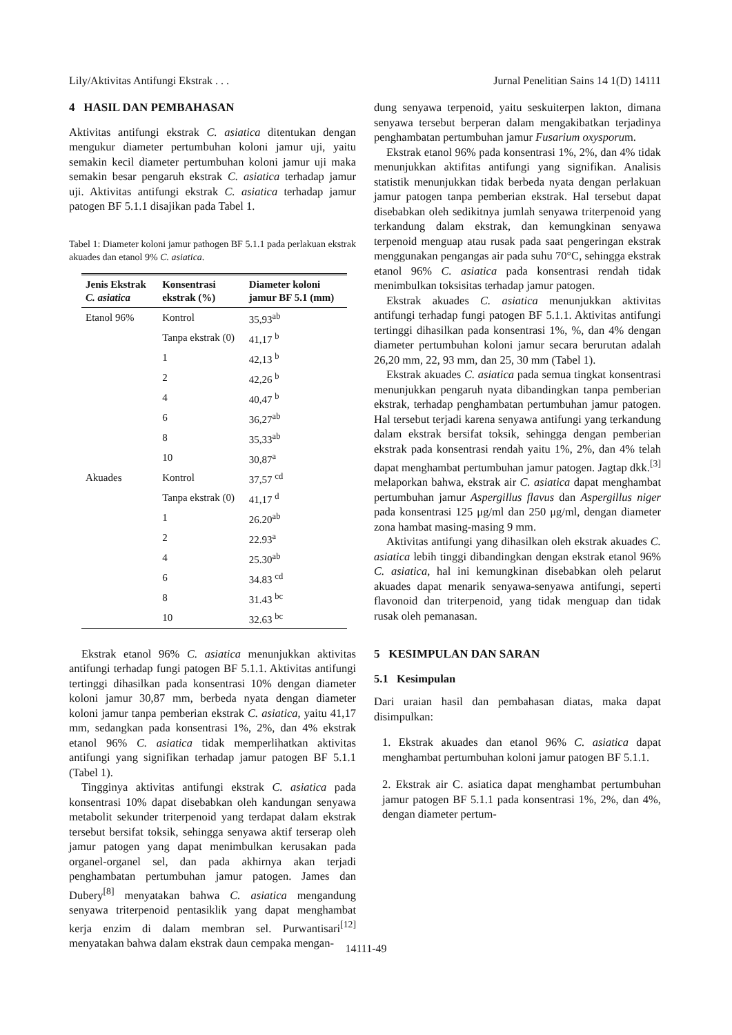Lily/Aktivitas Antifungi Ekstrak . . . Jurnal Penelitian Sains 14 1(D) 14111
4 HASIL DAN PEMBAHASAN
Aktivitas antifungi ekstrak C. asiatica ditentukan dengan mengukur diameter pertumbuhan koloni jamur uji, yaitu semakin kecil diameter pertumbuhan koloni jamur uji maka semakin besar pengaruh ekstrak C. asiatica terhadap jamur uji. Aktivitas antifungi ekstrak C. asiatica terhadap jamur patogen BF 5.1.1 disajikan pada Tabel 1.
Tabel 1: Diameter koloni jamur pathogen BF 5.1.1 pada perlakuan ekstrak akuades dan etanol 9% C. asiatica.
| Jenis Ekstrak C. asiatica | Konsentrasi ekstrak (%) | Diameter koloni jamur BF 5.1 (mm) |
| --- | --- | --- |
| Etanol 96% | Kontrol | 35,93<sup>ab</sup> |
| | Tanpa ekstrak (0) | 41,17 <sup>b</sup> |
| | 1 | 42,13 <sup>b</sup> |
| | 2 | 42,26 <sup>b</sup> |
| | 4 | 40,47 <sup>b</sup> |
| | 6 | 36,27<sup>ab</sup> |
| | 8 | 35,33<sup>ab</sup> |
| | 10 | 30,87<sup>a</sup> |
| Akuades | Kontrol | 37,57 <sup>cd</sup> |
| | Tanpa ekstrak (0) | 41,17 <sup>d</sup> |
| | 1 | 26.20<sup>ab</sup> |
| | 2 | 22.93<sup>a</sup> |
| | 4 | 25.30<sup>ab</sup> |
| | 6 | 34.83 <sup>cd</sup> |
| | 8 | 31.43 <sup>bc</sup> |
| | 10 | 32.63 <sup>bc</sup> |
Ekstrak etanol 96% C. asiatica menunjukkan aktivitas antifungi terhadap fungi patogen BF 5.1.1. Aktivitas antifungi tertinggi dihasilkan pada konsentrasi 10% dengan diameter koloni jamur 30,87 mm, berbeda nyata dengan diameter koloni jamur tanpa pemberian ekstrak C. asiatica, yaitu 41,17 mm, sedangkan pada konsentrasi 1%, 2%, dan 4% ekstrak etanol 96% C. asiatica tidak memperlihatkan aktivitas antifungi yang signifikan terhadap jamur patogen BF 5.1.1 (Tabel 1).
Tingginya aktivitas antifungi ekstrak C. asiatica pada konsentrasi 10% dapat disebabkan oleh kandungan senyawa metabolit sekunder triterpenoid yang terdapat dalam ekstrak tersebut bersifat toksik, sehingga senyawa aktif terserap oleh jamur patogen yang dapat menimbulkan kerusakan pada organel-organel sel, dan pada akhirnya akan terjadi penghambatan pertumbuhan jamur patogen. James dan Dubery<sup>[8]</sup> menyatakan bahwa C. asiatica mengandung senyawa triterpenoid pentasiklik yang dapat menghambat kerja enzim di dalam membran sel. Purwantisari<sup>[12]</sup> menyatakan bahwa dalam ekstrak daun cempaka mengan-
dung senyawa terpenoid, yaitu seskuiterpen lakton, dimana senyawa tersebut berperan dalam mengakibatkan terjadinya penghambatan pertumbuhan jamur Fusarium oxysporum.
Ekstrak etanol 96% pada konsentrasi 1%, 2%, dan 4% tidak menunjukkan aktifitas antifungi yang signifikan. Analisis statistik menunjukkan tidak berbeda nyata dengan perlakuan jamur patogen tanpa pemberian ekstrak. Hal tersebut dapat disebabkan oleh sedikitnya jumlah senyawa triterpenoid yang terkandung dalam ekstrak, dan kemungkinan senyawa terpenoid menguap atau rusak pada saat pengeringan ekstrak menggunakan pengangas air pada suhu 70°C, sehingga ekstrak etanol 96% C. asiatica pada konsentrasi rendah tidak menimbulkan toksisitas terhadap jamur patogen.
Ekstrak akuades C. asiatica menunjukkan aktivitas antifungi terhadap fungi patogen BF 5.1.1. Aktivitas antifungi tertinggi dihasilkan pada konsentrasi 1%, %, dan 4% dengan diameter pertumbuhan koloni jamur secara berurutan adalah 26,20 mm, 22, 93 mm, dan 25, 30 mm (Tabel 1).
Ekstrak akuades C. asiatica pada semua tingkat konsentrasi menunjukkan pengaruh nyata dibandingkan tanpa pemberian ekstrak, terhadap penghambatan pertumbuhan jamur patogen. Hal tersebut terjadi karena senyawa antifungi yang terkandung dalam ekstrak bersifat toksik, sehingga dengan pemberian ekstrak pada konsentrasi rendah yaitu 1%, 2%, dan 4% telah dapat menghambat pertumbuhan jamur patogen. Jagtap dkk.<sup>[3]</sup> melaporkan bahwa, ekstrak air C. asiatica dapat menghambat pertumbuhan jamur Aspergillus flavus dan Aspergillus niger pada konsentrasi 125 μg/ml dan 250 μg/ml, dengan diameter zona hambat masing-masing 9 mm.
Aktivitas antifungi yang dihasilkan oleh ekstrak akuades C. asiatica lebih tinggi dibandingkan dengan ekstrak etanol 96% C. asiatica, hal ini kemungkinan disebabkan oleh pelarut akuades dapat menarik senyawa-senyawa antifungi, seperti flavonoid dan triterpenoid, yang tidak menguap dan tidak rusak oleh pemanasan.
5 KESIMPULAN DAN SARAN
5.1 Kesimpulan
Dari uraian hasil dan pembahasan diatas, maka dapat disimpulkan:
1. Ekstrak akuades dan etanol 96% C. asiatica dapat menghambat pertumbuhan koloni jamur patogen BF 5.1.1.
2. Ekstrak air C. asiatica dapat menghambat pertumbuhan jamur patogen BF 5.1.1 pada konsentrasi 1%, 2%, dan 4%, dengan diameter pertum-
14111-49